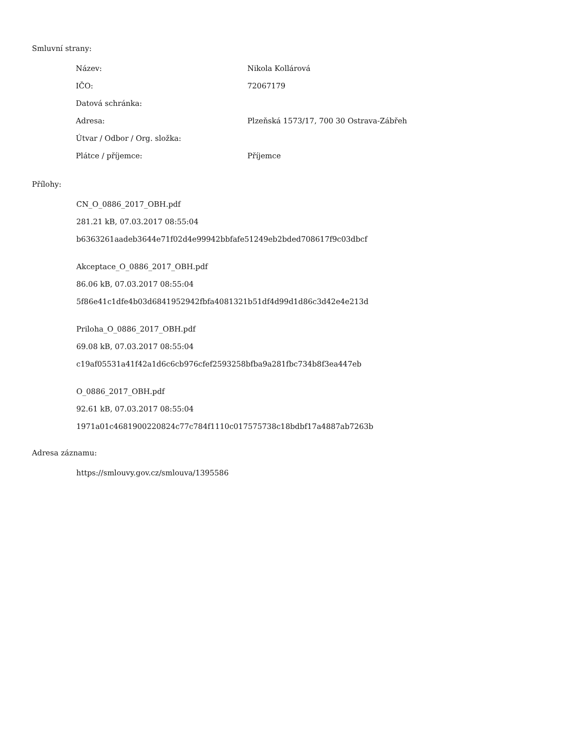Smluvní strany:
| Název: | Nikola Kollárová |
| IČO: | 72067179 |
| Datová schránka: | |
| Adresa: | Plzeňská 1573/17, 700 30 Ostrava-Zábřeh |
| Útvar / Odbor / Org. složka: | |
| Plátce / příjemce: | Příjemce |
Přílohy:
CN_O_0886_2017_OBH.pdf
281.21 kB, 07.03.2017 08:55:04
b6363261aadeb3644e71f02d4e99942bbfafe51249eb2bded708617f9c03dbcf
Akceptace_O_0886_2017_OBH.pdf
86.06 kB, 07.03.2017 08:55:04
5f86e41c1dfe4b03d6841952942fbfa4081321b51df4d99d1d86c3d42e4e213d
Priloha_O_0886_2017_OBH.pdf
69.08 kB, 07.03.2017 08:55:04
c19af05531a41f42a1d6c6cb976cfef2593258bfba9a281fbc734b8f3ea447eb
O_0886_2017_OBH.pdf
92.61 kB, 07.03.2017 08:55:04
1971a01c4681900220824c77c784f1110c017575738c18bdbf17a4887ab7263b
Adresa záznamu:
https://smlouvy.gov.cz/smlouva/1395586